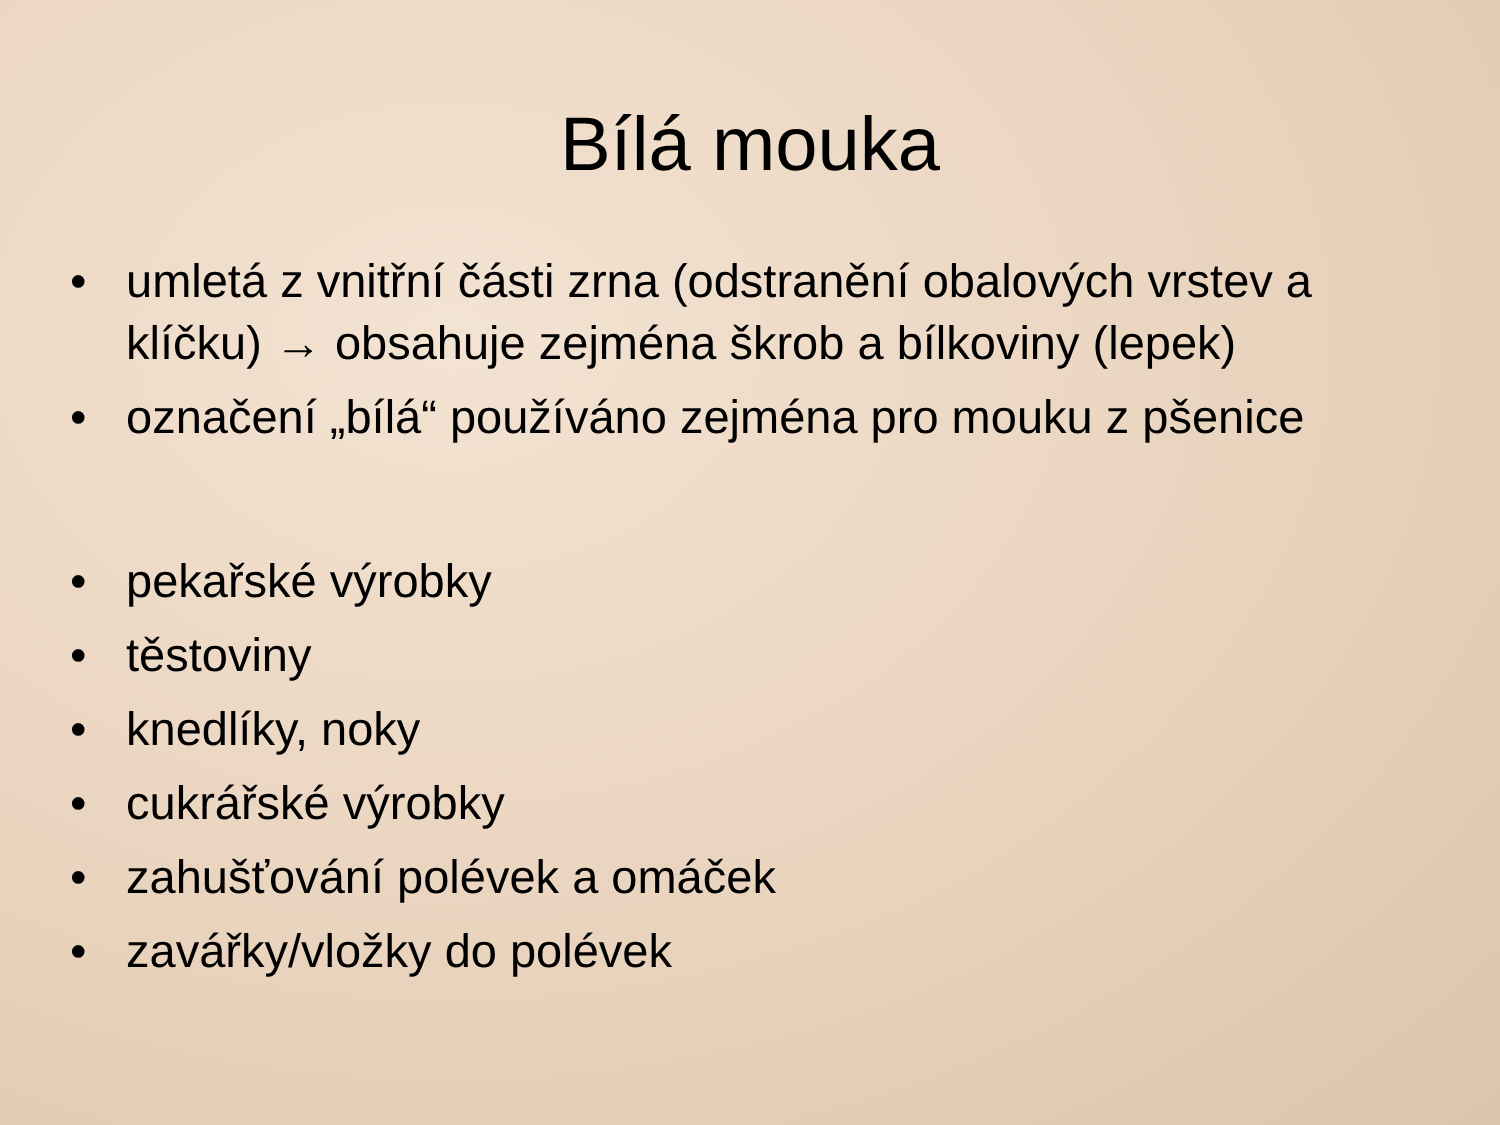Bílá mouka
• umletá z vnitřní části zrna (odstranění obalových vrstev a klíčku) → obsahuje zejména škrob a bílkoviny (lepek)
• označení „bílá“ používáno zejména pro mouku z pšenice
• pekařské výrobky
• těstoviny
• knedlíky, noky
• cukrářské výrobky
• zahušťování polévek a omáček
• zavářky/vložky do polévek